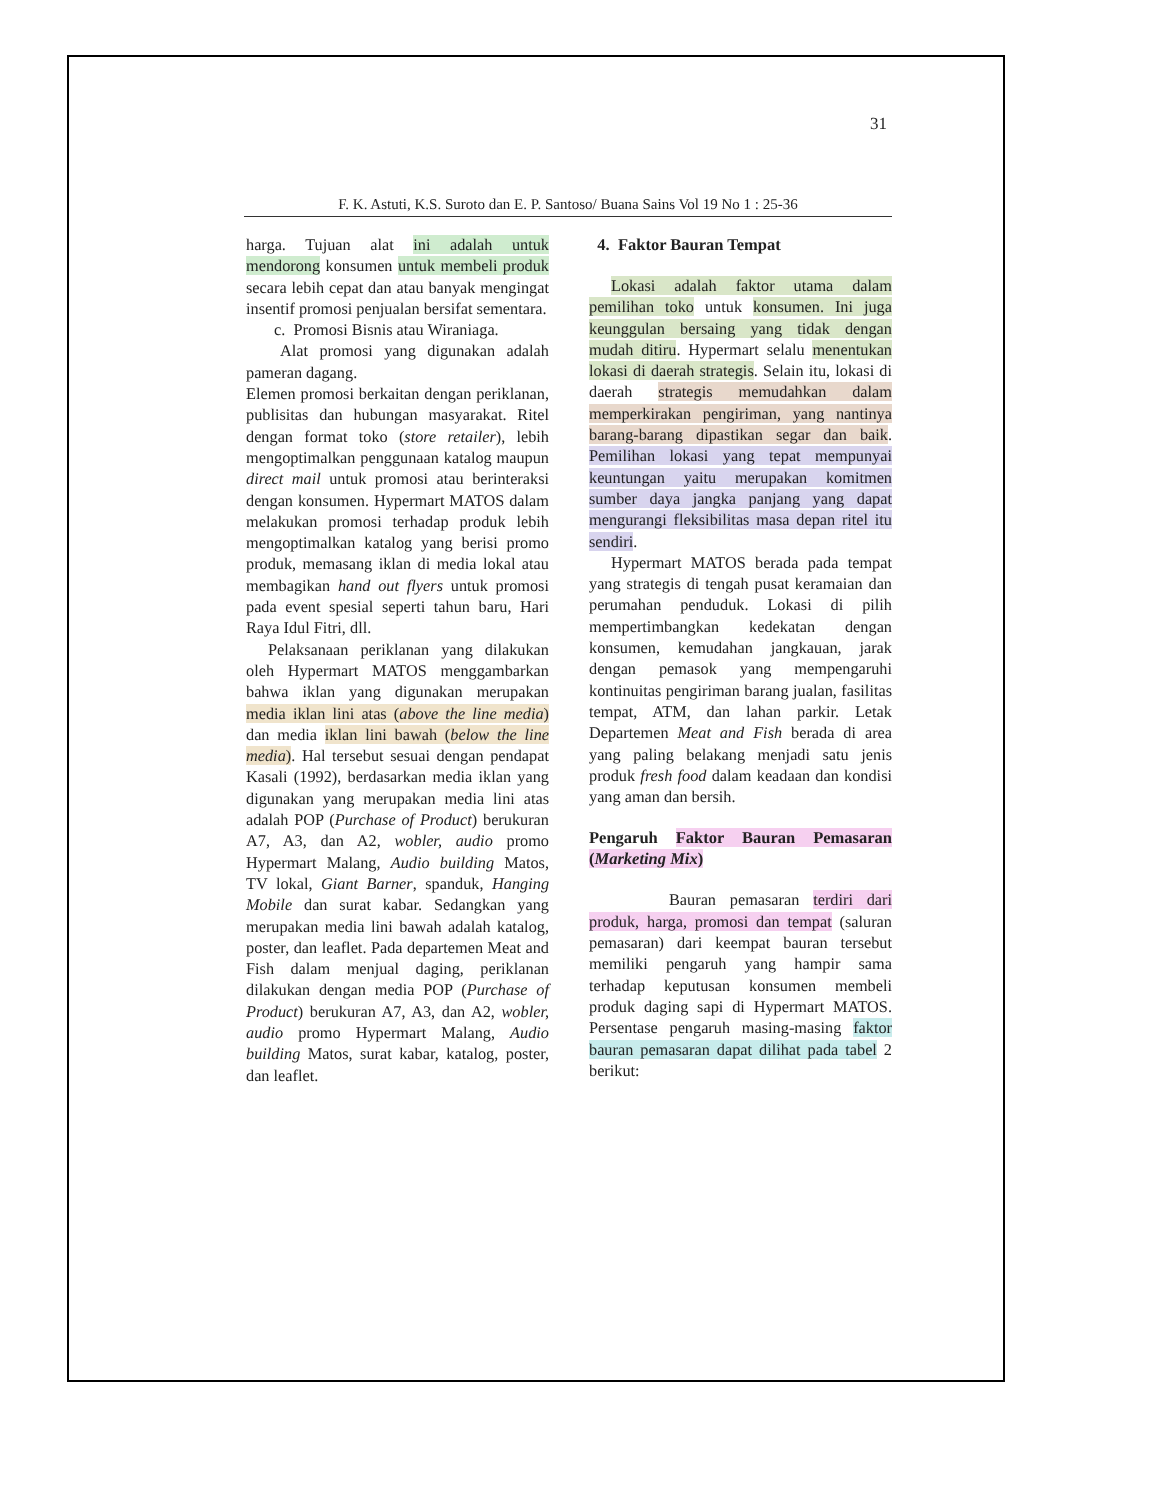31
F. K. Astuti, K.S. Suroto dan E. P. Santoso/ Buana Sains Vol 19 No 1 : 25-36
harga. Tujuan alat ini adalah untuk mendorong konsumen untuk membeli produk secara lebih cepat dan atau banyak mengingat insentif promosi penjualan bersifat sementara.
c. Promosi Bisnis atau Wiraniaga.
Alat promosi yang digunakan adalah pameran dagang.
Elemen promosi berkaitan dengan periklanan, publisitas dan hubungan masyarakat. Ritel dengan format toko (store retailer), lebih mengoptimalkan penggunaan katalog maupun direct mail untuk promosi atau berinteraksi dengan konsumen. Hypermart MATOS dalam melakukan promosi terhadap produk lebih mengoptimalkan katalog yang berisi promo produk, memasang iklan di media lokal atau membagikan hand out flyers untuk promosi pada event spesial seperti tahun baru, Hari Raya Idul Fitri, dll.
Pelaksanaan periklanan yang dilakukan oleh Hypermart MATOS menggambarkan bahwa iklan yang digunakan merupakan media iklan lini atas (above the line media) dan media iklan lini bawah (below the line media). Hal tersebut sesuai dengan pendapat Kasali (1992), berdasarkan media iklan yang digunakan yang merupakan media lini atas adalah POP (Purchase of Product) berukuran A7, A3, dan A2, wobler, audio promo Hypermart Malang, Audio building Matos, TV lokal, Giant Barner, spanduk, Hanging Mobile dan surat kabar. Sedangkan yang merupakan media lini bawah adalah katalog, poster, dan leaflet. Pada departemen Meat and Fish dalam menjual daging, periklanan dilakukan dengan media POP (Purchase of Product) berukuran A7, A3, dan A2, wobler, audio promo Hypermart Malang, Audio building Matos, surat kabar, katalog, poster, dan leaflet.
4. Faktor Bauran Tempat
Lokasi adalah faktor utama dalam pemilihan toko untuk konsumen. Ini juga keunggulan bersaing yang tidak dengan mudah ditiru. Hypermart selalu menentukan lokasi di daerah strategis. Selain itu, lokasi di daerah strategis memudahkan dalam memperkirakan pengiriman, yang nantinya barang-barang dipastikan segar dan baik. Pemilihan lokasi yang tepat mempunyai keuntungan yaitu merupakan komitmen sumber daya jangka panjang yang dapat mengurangi fleksibilitas masa depan ritel itu sendiri.
Hypermart MATOS berada pada tempat yang strategis di tengah pusat keramaian dan perumahan penduduk. Lokasi di pilih mempertimbangkan kedekatan dengan konsumen, kemudahan jangkauan, jarak dengan pemasok yang mempengaruhi kontinuitas pengiriman barang jualan, fasilitas tempat, ATM, dan lahan parkir. Letak Departemen Meat and Fish berada di area yang paling belakang menjadi satu jenis produk fresh food dalam keadaan dan kondisi yang aman dan bersih.
Pengaruh Faktor Bauran Pemasaran (Marketing Mix)
Bauran pemasaran terdiri dari produk, harga, promosi dan tempat (saluran pemasaran) dari keempat bauran tersebut memiliki pengaruh yang hampir sama terhadap keputusan konsumen membeli produk daging sapi di Hypermart MATOS. Persentase pengaruh masing-masing faktor bauran pemasaran dapat dilihat pada tabel 2 berikut: